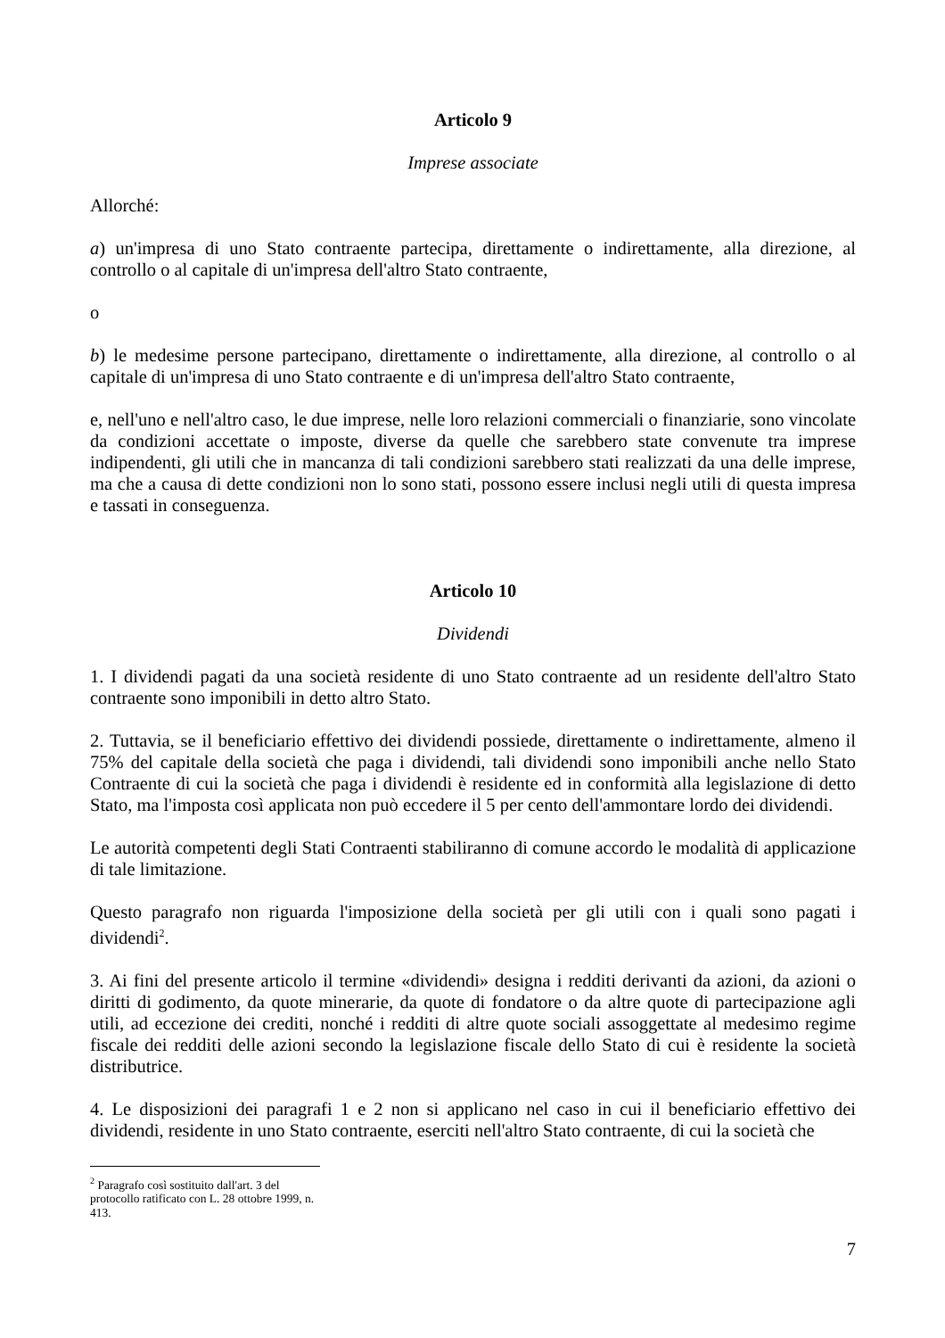Articolo 9
Imprese associate
Allorché:
a) un'impresa di uno Stato contraente partecipa, direttamente o indirettamente, alla direzione, al controllo o al capitale di un'impresa dell'altro Stato contraente,
o
b) le medesime persone partecipano, direttamente o indirettamente, alla direzione, al controllo o al capitale di un'impresa di uno Stato contraente e di un'impresa dell'altro Stato contraente,
e, nell'uno e nell'altro caso, le due imprese, nelle loro relazioni commerciali o finanziarie, sono vincolate da condizioni accettate o imposte, diverse da quelle che sarebbero state convenute tra imprese indipendenti, gli utili che in mancanza di tali condizioni sarebbero stati realizzati da una delle imprese, ma che a causa di dette condizioni non lo sono stati, possono essere inclusi negli utili di questa impresa e tassati in conseguenza.
Articolo 10
Dividendi
1. I dividendi pagati da una società residente di uno Stato contraente ad un residente dell'altro Stato contraente sono imponibili in detto altro Stato.
2. Tuttavia, se il beneficiario effettivo dei dividendi possiede, direttamente o indirettamente, almeno il 75% del capitale della società che paga i dividendi, tali dividendi sono imponibili anche nello Stato Contraente di cui la società che paga i dividendi è residente ed in conformità alla legislazione di detto Stato, ma l'imposta così applicata non può eccedere il 5 per cento dell'ammontare lordo dei dividendi.
Le autorità competenti degli Stati Contraenti stabiliranno di comune accordo le modalità di applicazione di tale limitazione.
Questo paragrafo non riguarda l'imposizione della società per gli utili con i quali sono pagati i dividendi<sup>2</sup>.
3. Ai fini del presente articolo il termine «dividendi» designa i redditi derivanti da azioni, da azioni o diritti di godimento, da quote minerarie, da quote di fondatore o da altre quote di partecipazione agli utili, ad eccezione dei crediti, nonché i redditi di altre quote sociali assoggettate al medesimo regime fiscale dei redditi delle azioni secondo la legislazione fiscale dello Stato di cui è residente la società distributrice.
4. Le disposizioni dei paragrafi 1 e 2 non si applicano nel caso in cui il beneficiario effettivo dei dividendi, residente in uno Stato contraente, eserciti nell'altro Stato contraente, di cui la società che
<sup>2</sup> Paragrafo così sostituito dall'art. 3 del protocollo ratificato con L. 28 ottobre 1999, n. 413.
7